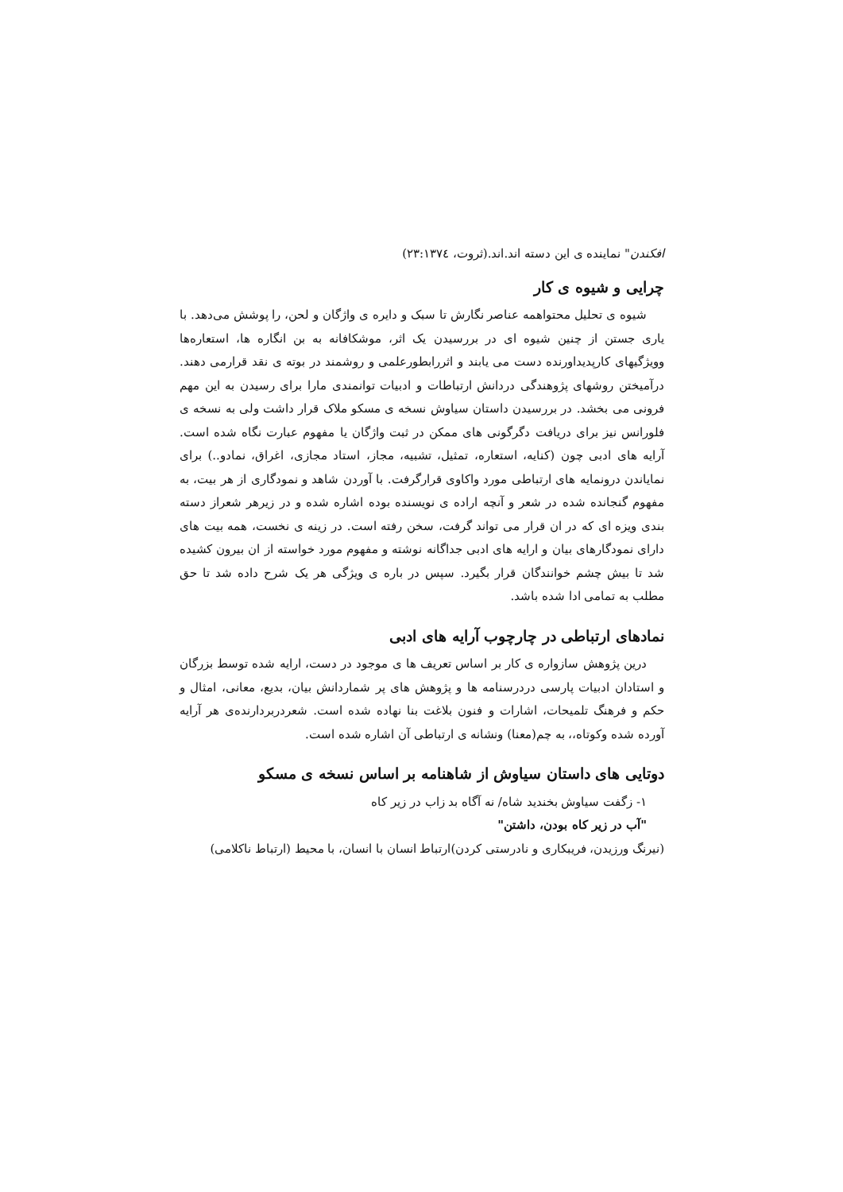افکندن" نماینده ی این دسته اند.اند.(ثروت، ۲۳:۱۳۷٤)
چرایی و شیوه ی کار
شیوه ی تحلیل محتواهمه عناصر نگارش تا سبک و دایره ی واژگان و لحن، را پوشش می‌دهد. با یاری جستن از چنین شیوه ای در بررسیدن یک اثر، موشکافانه به بن انگاره ها، استعاره‌ها وویژگیهای کارپدیداورنده دست می یابند و اثررابطورعلمی و روشمند در بوته ی نقد قرارمی دهند. درآمیختن روشهای پژوهندگی دردانش ارتباطات و ادبیات توانمندی مارا برای رسیدن به این مهم فرونی می بخشد. در بررسیدن داستان سیاوش نسخه ی مسکو ملاک قرار داشت ولی به نسخه ی فلورانس نیز برای دریافت دگرگونی های ممکن در ثبت واژگان یا مفهوم عبارت نگاه شده است. آرایه های ادبی چون (کنایه، استعاره، تمثیل، تشبیه، مجاز، استاد مجازی، اغراق، نمادو..) برای نمایاندن درونمایه های ارتباطی مورد واکاوی قرارگرفت. با آوردن شاهد و نمودگاری از هر بیت، به مفهوم گنجانده شده در شعر و آنچه اراده ی نویسنده بوده اشاره شده و در زیرهر شعراز دسته بندی ویزه ای که در ان قرار می تواند گرفت، سخن رفته است. در زینه ی نخست، همه بیت های دارای نمودگارهای بیان و ارایه های ادبی جداگانه نوشته و مفهوم مورد خواسته از ان بیرون کشیده شد تا بیش چشم خوانندگان قرار بگیرد. سپس در باره ی ویژگی هر یک شرح داده شد تا حق مطلب به تمامی ادا شده باشد.
نمادهای ارتباطی در چارچوب آرایه های ادبی
درین پژوهش سازواره ی کار بر اساس تعریف ها ی موجود در دست، ارایه شده توسط بزرگان و استادان ادبیات پارسی دردرسنامه ها و پژوهش های پر شماردانش بیان، بدیع، معانی، امثال و حکم و فرهنگ تلمیحات، اشارات و فنون بلاغت بنا نهاده شده است. شعردربردارنده‌ی هر آرایه آورده شده وکوتاه،، به چم(معنا) ونشانه ی ارتباطی آن اشاره شده است.
دوتایی های داستان سیاوش از شاهنامه بر اساس نسخه ی مسکو
۱- زگفت سیاوش بخندید شاه/ نه آگاه بد زاب در زیر کاه
"آب در زیر کاه بودن، داشتن"
(نیرنگ ورزیدن، فریبکاری و نادرستی کردن)ارتباط انسان با انسان، با محیط (ارتباط ناکلامی)